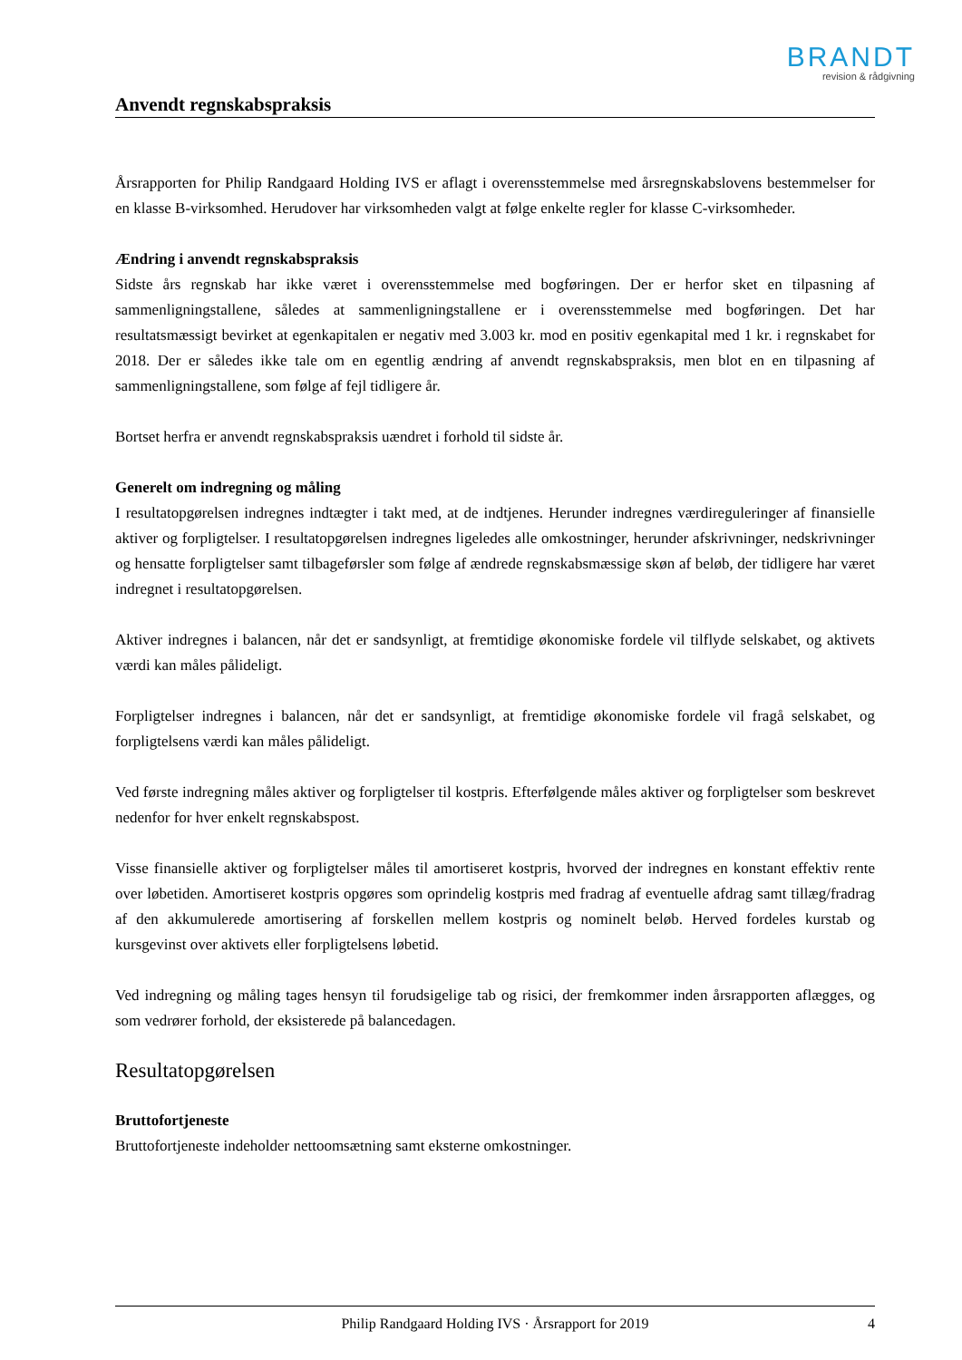BRANDT
revision & rådgivning
Anvendt regnskabspraksis
Årsrapporten for Philip Randgaard Holding IVS er aflagt i overensstemmelse med årsregnskabslovens bestemmelser for en klasse B-virksomhed. Herudover har virksomheden valgt at følge enkelte regler for klasse C-virksomheder.
Ændring i anvendt regnskabspraksis
Sidste års regnskab har ikke været i overensstemmelse med bogføringen. Der er herfor sket en tilpasning af sammenligningstallene, således at sammenligningstallene er i overensstemmelse med bogføringen. Det har resultatsmæssigt bevirket at egenkapitalen er negativ med 3.003 kr. mod en positiv egenkapital med 1 kr. i regnskabet for 2018. Der er således ikke tale om en egentlig ændring af anvendt regnskabspraksis, men blot en en tilpasning af sammenligningstallene, som følge af fejl tidligere år.
Bortset herfra er anvendt regnskabspraksis uændret i forhold til sidste år.
Generelt om indregning og måling
I resultatopgørelsen indregnes indtægter i takt med, at de indtjenes. Herunder indregnes værdireguleringer af finansielle aktiver og forpligtelser. I resultatopgørelsen indregnes ligeledes alle omkostninger, herunder afskrivninger, nedskrivninger og hensatte forpligtelser samt tilbageførsler som følge af ændrede regnskabsmæssige skøn af beløb, der tidligere har været indregnet i resultatopgørelsen.
Aktiver indregnes i balancen, når det er sandsynligt, at fremtidige økonomiske fordele vil tilflyde selskabet, og aktivets værdi kan måles pålideligt.
Forpligtelser indregnes i balancen, når det er sandsynligt, at fremtidige økonomiske fordele vil fragå selskabet, og forpligtelsens værdi kan måles pålideligt.
Ved første indregning måles aktiver og forpligtelser til kostpris. Efterfølgende måles aktiver og forpligtelser som beskrevet nedenfor for hver enkelt regnskabspost.
Visse finansielle aktiver og forpligtelser måles til amortiseret kostpris, hvorved der indregnes en konstant effektiv rente over løbetiden. Amortiseret kostpris opgøres som oprindelig kostpris med fradrag af eventuelle afdrag samt tillæg/fradrag af den akkumulerede amortisering af forskellen mellem kostpris og nominelt beløb. Herved fordeles kurstab og kursgevinst over aktivets eller forpligtelsens løbetid.
Ved indregning og måling tages hensyn til forudsigelige tab og risici, der fremkommer inden årsrapporten aflægges, og som vedrører forhold, der eksisterede på balancedagen.
Resultatopgørelsen
Bruttofortjeneste
Bruttofortjeneste indeholder nettoomsætning samt eksterne omkostninger.
Philip Randgaard Holding IVS · Årsrapport for 2019 4